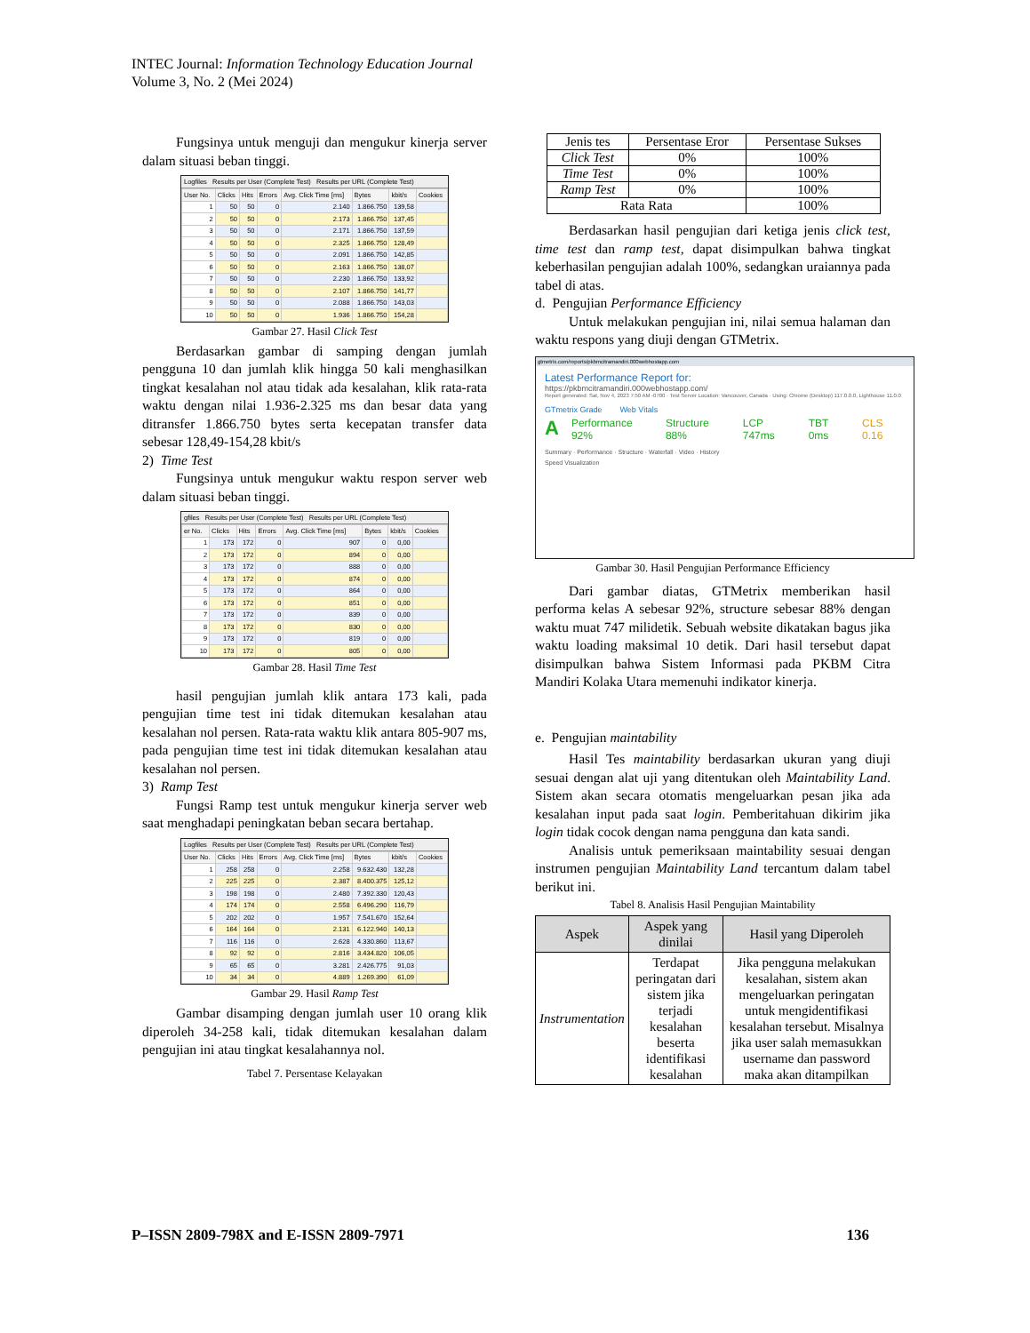INTEC Journal: Information Technology Education Journal
Volume 3, No. 2 (Mei 2024)
Fungsinya untuk menguji dan mengukur kinerja server dalam situasi beban tinggi.
Logfiles Results per User (Complete Test) Results per URL (Complete Test)
| User No. | Clicks | Hits | Errors | Avg. Click Time [ms] | Bytes | kbit/s | Cookies |
| --- | --- | --- | --- | --- | --- | --- | --- |
| 1 | 50 | 50 | 0 | 2.140 | 1.866.750 | 139,58 | |
| 2 | 50 | 50 | 0 | 2.173 | 1.866.750 | 137,45 | |
| 3 | 50 | 50 | 0 | 2.171 | 1.866.750 | 137,59 | |
| 4 | 50 | 50 | 0 | 2.325 | 1.866.750 | 128,49 | |
| 5 | 50 | 50 | 0 | 2.091 | 1.866.750 | 142,85 | |
| 6 | 50 | 50 | 0 | 2.163 | 1.866.750 | 138,07 | |
| 7 | 50 | 50 | 0 | 2.230 | 1.866.750 | 133,92 | |
| 8 | 50 | 50 | 0 | 2.107 | 1.866.750 | 141,77 | |
| 9 | 50 | 50 | 0 | 2.088 | 1.866.750 | 143,03 | |
| 10 | 50 | 50 | 0 | 1.936 | 1.866.750 | 154,28 | |
Gambar 27. Hasil Click Test
Berdasarkan gambar di samping dengan jumlah pengguna 10 dan jumlah klik hingga 50 kali menghasilkan tingkat kesalahan nol atau tidak ada kesalahan, klik rata-rata waktu dengan nilai 1.936-2.325 ms dan besar data yang ditransfer 1.866.750 bytes serta kecepatan transfer data sebesar 128,49-154,28 kbit/s
2) Time Test
Fungsinya untuk mengukur waktu respon server web dalam situasi beban tinggi.
gfiles Results per User (Complete Test) Results per URL (Complete Test)
| er No. | Clicks | Hits | Errors | Avg. Click Time [ms] | Bytes | kbit/s | Cookies |
| --- | --- | --- | --- | --- | --- | --- | --- |
| 1 | 173 | 172 | 0 | 907 | 0 | 0,00 | |
| 2 | 173 | 172 | 0 | 894 | 0 | 0,00 | |
| 3 | 173 | 172 | 0 | 888 | 0 | 0,00 | |
| 4 | 173 | 172 | 0 | 874 | 0 | 0,00 | |
| 5 | 173 | 172 | 0 | 864 | 0 | 0,00 | |
| 6 | 173 | 172 | 0 | 851 | 0 | 0,00 | |
| 7 | 173 | 172 | 0 | 839 | 0 | 0,00 | |
| 8 | 173 | 172 | 0 | 830 | 0 | 0,00 | |
| 9 | 173 | 172 | 0 | 819 | 0 | 0,00 | |
| 10 | 173 | 172 | 0 | 805 | 0 | 0,00 | |
Gambar 28. Hasil Time Test
hasil pengujian jumlah klik antara 173 kali, pada pengujian time test ini tidak ditemukan kesalahan atau kesalahan nol persen. Rata-rata waktu klik antara 805-907 ms, pada pengujian time test ini tidak ditemukan kesalahan atau kesalahan nol persen.
3) Ramp Test
Fungsi Ramp test untuk mengukur kinerja server web saat menghadapi peningkatan beban secara bertahap.
Logfiles Results per User (Complete Test) Results per URL (Complete Test)
| User No. | Clicks | Hits | Errors | Avg. Click Time [ms] | Bytes | kbit/s | Cookies |
| --- | --- | --- | --- | --- | --- | --- | --- |
| 1 | 258 | 258 | 0 | 2.258 | 9.632.430 | 132,28 | |
| 2 | 225 | 225 | 0 | 2.387 | 8.400.375 | 125,12 | |
| 3 | 198 | 198 | 0 | 2.480 | 7.392.330 | 120,43 | |
| 4 | 174 | 174 | 0 | 2.558 | 6.496.290 | 116,79 | |
| 5 | 202 | 202 | 0 | 1.957 | 7.541.670 | 152,64 | |
| 6 | 164 | 164 | 0 | 2.131 | 6.122.940 | 140,13 | |
| 7 | 116 | 116 | 0 | 2.628 | 4.330.860 | 113,67 | |
| 8 | 92 | 92 | 0 | 2.816 | 3.434.820 | 106,05 | |
| 9 | 65 | 65 | 0 | 3.281 | 2.426.775 | 91,03 | |
| 10 | 34 | 34 | 0 | 4.889 | 1.269.390 | 61,09 | |
Gambar 29. Hasil Ramp Test
Gambar disamping dengan jumlah user 10 orang klik diperoleh 34-258 kali, tidak ditemukan kesalahan dalam pengujian ini atau tingkat kesalahannya nol.
Tabel 7. Persentase Kelayakan
| Jenis tes | Persentase Eror | Persentase Sukses |
| --- | --- | --- |
| Click Test | 0% | 100% |
| Time Test | 0% | 100% |
| Ramp Test | 0% | 100% |
| Rata Rata | | 100% |
Berdasarkan hasil pengujian dari ketiga jenis click test, time test dan ramp test, dapat disimpulkan bahwa tingkat keberhasilan pengujian adalah 100%, sedangkan uraiannya pada tabel di atas.
d. Pengujian Performance Efficiency
Untuk melakukan pengujian ini, nilai semua halaman dan waktu respons yang diuji dengan GTMetrix.
gtmetrix.com/reports/pkbmcitramandiri.000webhostapp.com
Latest Performance Report for:
https://pkbmcitramandiri.000webhostapp.com/
Report generated: Sat, Nov 4, 2023 7:50 AM -0700 · Test Server Location: Vancouver, Canada · Using: Chrome (Desktop) 117.0.0.0, Lighthouse 11.0.0
GTmetrix Grade Web Vitals
A Performance 92% Structure 88% LCP 747ms TBT 0ms CLS 0.16
Summary · Performance · Structure · Waterfall · Video · History
Speed Visualization
Gambar 30. Hasil Pengujian Performance Efficiency
Dari gambar diatas, GTMetrix memberikan hasil performa kelas A sebesar 92%, structure sebesar 88% dengan waktu muat 747 milidetik. Sebuah website dikatakan bagus jika waktu loading maksimal 10 detik. Dari hasil tersebut dapat disimpulkan bahwa Sistem Informasi pada PKBM Citra Mandiri Kolaka Utara memenuhi indikator kinerja.
e. Pengujian maintability
Hasil Tes maintability berdasarkan ukuran yang diuji sesuai dengan alat uji yang ditentukan oleh Maintability Land. Sistem akan secara otomatis mengeluarkan pesan jika ada kesalahan input pada saat login. Pemberitahuan dikirim jika login tidak cocok dengan nama pengguna dan kata sandi.
Analisis untuk pemeriksaan maintability sesuai dengan instrumen pengujian Maintability Land tercantum dalam tabel berikut ini.
Tabel 8. Analisis Hasil Pengujian Maintability
| Aspek | Aspek yang dinilai | Hasil yang Diperoleh |
| --- | --- | --- |
| Instrumentation | Terdapat peringatan dari sistem jika terjadi kesalahan beserta identifikasi kesalahan | Jika pengguna melakukan kesalahan, sistem akan mengeluarkan peringatan untuk mengidentifikasi kesalahan tersebut. Misalnya jika user salah memasukkan username dan password maka akan ditampilkan |
P–ISSN 2809-798X and E-ISSN 2809-7971 136